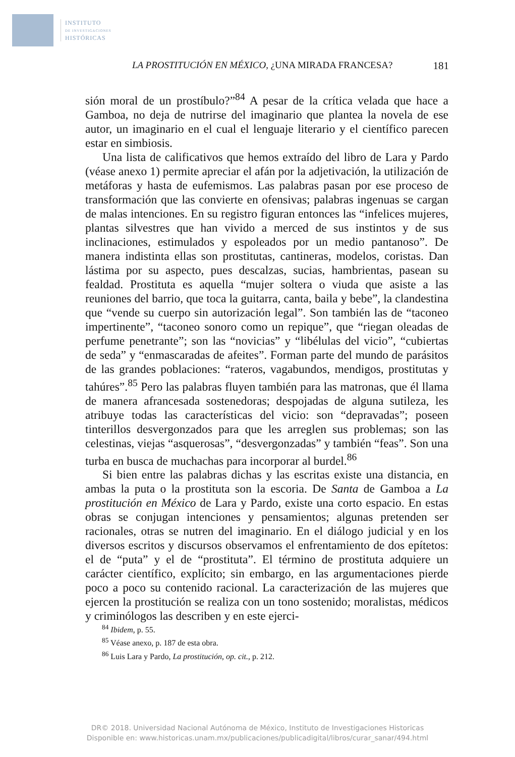INSTITUTO
DE INVESTIGACIONES
HISTÓRICAS
LA PROSTITUCIÓN EN MÉXICO, ¿UNA MIRADA FRANCESA? 181
sión moral de un prostíbulo?”<sup>84</sup> A pesar de la crítica velada que hace a Gamboa, no deja de nutrirse del imaginario que plantea la novela de ese autor, un imaginario en el cual el lenguaje literario y el científico parecen estar en simbiosis.
Una lista de calificativos que hemos extraído del libro de Lara y Pardo (véase anexo 1) permite apreciar el afán por la adjetivación, la utilización de metáforas y hasta de eufemismos. Las palabras pasan por ese proceso de transformación que las convierte en ofensivas; palabras ingenuas se cargan de malas intenciones. En su registro figuran entonces las “infelices mujeres, plantas silvestres que han vivido a merced de sus instintos y de sus inclinaciones, estimulados y espoleados por un medio pantanoso”. De manera indistinta ellas son prostitutas, cantineras, modelos, coristas. Dan lástima por su aspecto, pues descalzas, sucias, hambrientas, pasean su fealdad. Prostituta es aquella “mujer soltera o viuda que asiste a las reuniones del barrio, que toca la guitarra, canta, baila y bebe”, la clandestina que “vende su cuerpo sin autorización legal”. Son también las de “taconeo impertinente”, “taconeo sonoro como un repique”, que “riegan oleadas de perfume penetrante”; son las “novicias” y “libélulas del vicio”, “cubiertas de seda” y “enmascaradas de afeites”. Forman parte del mundo de parásitos de las grandes poblaciones: “rateros, vagabundos, mendigos, prostitutas y tahúres”.<sup>85</sup> Pero las palabras fluyen también para las matronas, que él llama de manera afrancesada sostenedoras; despojadas de alguna sutileza, les atribuye todas las características del vicio: son “depravadas”; poseen tinterillos desvergonzados para que les arreglen sus problemas; son las celestinas, viejas “asquerosas”, “desvergonzadas” y también “feas”. Son una turba en busca de muchachas para incorporar al burdel.<sup>86</sup>
Si bien entre las palabras dichas y las escritas existe una distancia, en ambas la puta o la prostituta son la escoria. De Santa de Gamboa a La prostitución en México de Lara y Pardo, existe una corto espacio. En estas obras se conjugan intenciones y pensamientos; algunas pretenden ser racionales, otras se nutren del imaginario. En el diálogo judicial y en los diversos escritos y discursos observamos el enfrentamiento de dos epítetos: el de “puta” y el de “prostituta”. El término de prostituta adquiere un carácter científico, explícito; sin embargo, en las argumentaciones pierde poco a poco su contenido racional. La caracterización de las mujeres que ejercen la prostitución se realiza con un tono sostenido; moralistas, médicos y criminólogos las describen y en este ejerci-
<sup>84</sup> Ibidem, p. 55.
<sup>85</sup> Véase anexo, p. 187 de esta obra.
<sup>86</sup> Luis Lara y Pardo, La prostitución, op. cit., p. 212.
DR© 2018. Universidad Nacional Autónoma de México, Instituto de Investigaciones Historicas
Disponible en: www.historicas.unam.mx/publicaciones/publicadigital/libros/curar_sanar/494.html